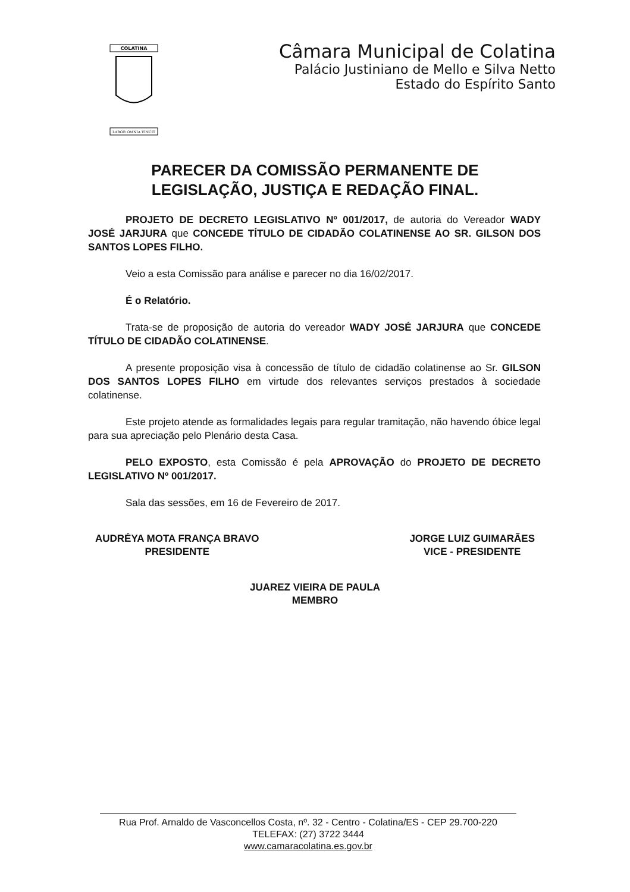COLATINA
LABOR OMNIA VINCIT
Câmara Municipal de Colatina
Palácio Justiniano de Mello e Silva Netto
Estado do Espírito Santo
PARECER DA COMISSÃO PERMANENTE DE
LEGISLAÇÃO, JUSTIÇA E REDAÇÃO FINAL.
PROJETO DE DECRETO LEGISLATIVO Nº 001/2017, de autoria do Vereador WADY JOSÉ JARJURA que CONCEDE TÍTULO DE CIDADÃO COLATINENSE AO SR. GILSON DOS SANTOS LOPES FILHO.
Veio a esta Comissão para análise e parecer no dia 16/02/2017.
É o Relatório.
Trata-se de proposição de autoria do vereador WADY JOSÉ JARJURA que CONCEDE TÍTULO DE CIDADÃO COLATINENSE.
A presente proposição visa à concessão de título de cidadão colatinense ao Sr. GILSON DOS SANTOS LOPES FILHO em virtude dos relevantes serviços prestados à sociedade colatinense.
Este projeto atende as formalidades legais para regular tramitação, não havendo óbice legal para sua apreciação pelo Plenário desta Casa.
PELO EXPOSTO, esta Comissão é pela APROVAÇÃO do PROJETO DE DECRETO LEGISLATIVO Nº 001/2017.
Sala das sessões, em 16 de Fevereiro de 2017.
AUDRÉYA MOTA FRANÇA BRAVO
PRESIDENTE
JORGE LUIZ GUIMARÃES
VICE - PRESIDENTE
JUAREZ VIEIRA DE PAULA
MEMBRO
Rua Prof. Arnaldo de Vasconcellos Costa, nº. 32 - Centro - Colatina/ES - CEP 29.700-220
TELEFAX: (27) 3722 3444
www.camaracolatina.es.gov.br